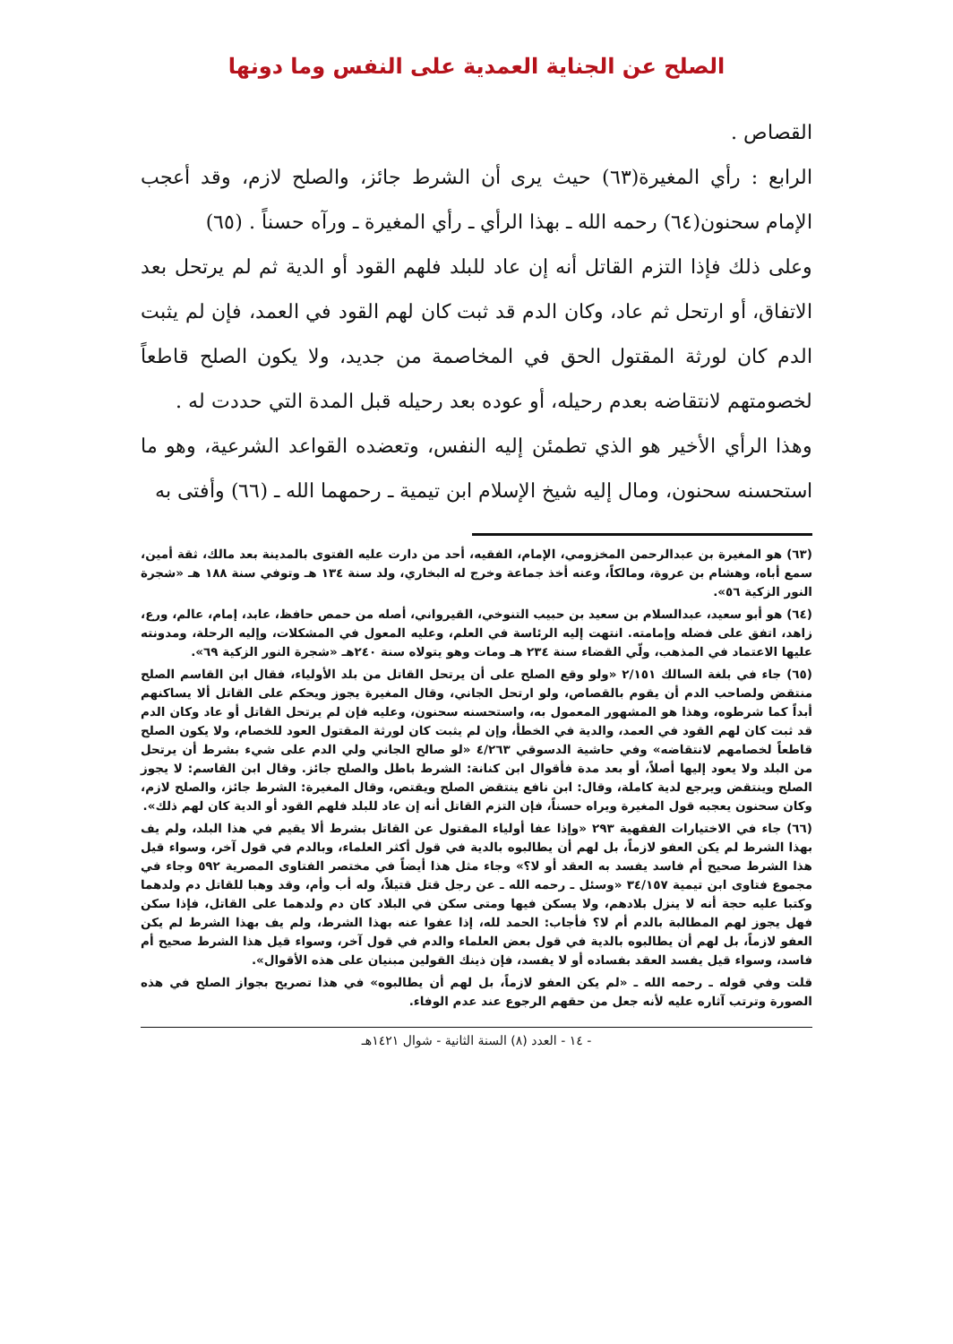الصلح عن الجناية العمدية على النفس وما دونها
القصاص .
الرابع : رأي المغيرة(٦٣) حيث يرى أن الشرط جائز، والصلح لازم، وقد أعجب الإمام سحنون(٦٤) رحمه الله ـ بهذا الرأي ـ رأي المغيرة ـ ورآه حسناً . (٦٥)
وعلى ذلك فإذا التزم القاتل أنه إن عاد للبلد فلهم القود أو الدية ثم لم يرتحل بعد الاتفاق، أو ارتحل ثم عاد، وكان الدم قد ثبت كان لهم القود في العمد، فإن لم يثبت الدم كان لورثة المقتول الحق في المخاصمة من جديد، ولا يكون الصلح قاطعاً لخصومتهم لانتقاضه بعدم رحيله، أو عوده بعد رحيله قبل المدة التي حددت له .
وهذا الرأي الأخير هو الذي تطمئن إليه النفس، وتعضده القواعد الشرعية، وهو ما استحسنه سحنون، ومال إليه شيخ الإسلام ابن تيمية ـ رحمهما الله ـ (٦٦) وأفتى به
(٦٣) هو المغيرة بن عبدالرحمن المخزومي، الإمام، الفقيه، أحد من دارت عليه الفتوى بالمدينة بعد مالك، ثقة أمين، سمع أباه، وهشام بن عروة، ومالكاً، وعنه أخذ جماعة وخرج له البخاري، ولد سنة ١٣٤ هـ وتوفي سنة ١٨٨ هـ «شجرة النور الزكية ٥٦».
(٦٤) هو أبو سعيد، عبدالسلام بن سعيد بن حبيب التنوخي، القيرواني، أصله من حمص حافظ، عابد، إمام، عالم، ورع، زاهد، اتفق على فضله وإمامته. انتهت إليه الرئاسة في العلم، وعليه المعول في المشكلات، وإليه الرحلة، ومدونته عليها الاعتماد في المذهب، ولّي القضاء سنة ٢٣٤ هـ ومات وهو يتولاه سنة ٢٤٠هـ «شجرة النور الزكية ٦٩».
(٦٥) جاء في بلغة السالك ٢/١٥١ «ولو وقع الصلح على أن يرتحل القاتل من بلد الأولياء، فقال ابن القاسم الصلح منتقض ولصاحب الدم أن يقوم بالقصاص، ولو ارتحل الجاني، وقال المغيرة يجوز ويحكم على القاتل ألا يساكنهم أبداً كما شرطوه، وهذا هو المشهور المعمول به، واستحسنه سحنون، وعليه فإن لم يرتحل القاتل أو عاد وكان الدم قد ثبت كان لهم القود في العمد، والدية في الخطأ، وإن لم يثبت كان لورثة المقتول العود للخصام، ولا يكون الصلح قاطعاً لخصامهم لانتقاضه» وفي حاشية الدسوقي ٤/٢٦٣ «لو صالح الجاني ولي الدم على شيء بشرط أن يرتحل من البلد ولا يعود إليها أصلاً، أو بعد مدة فأقوال ابن كنانة: الشرط باطل والصلح جائز. وقال ابن القاسم: لا يجوز الصلح وينتقض ويرجع لدية كاملة، وقال: ابن نافع ينتقض الصلح ويقتص، وقال المغيرة: الشرط جائز، والصلح لازم، وكان سحنون يعجبه قول المغيرة ويراه حسناً، فإن التزم القاتل أنه إن عاد للبلد فلهم القود أو الدية كان لهم ذلك».
(٦٦) جاء في الاختيارات الفقهية ٢٩٣ «وإذا عفا أولياء المقتول عن القاتل بشرط ألا يقيم في هذا البلد، ولم يف بهذا الشرط لم يكن العفو لازماً، بل لهم أن يطالبوه بالدية في قول أكثر العلماء، وبالدم في قول آخر، وسواء قيل هذا الشرط صحيح أم فاسد يفسد به العقد أو لا؟» وجاء مثل هذا أيضاً في مختصر الفتاوى المصرية ٥٩٢ وجاء في مجموع فتاوى ابن تيمية ٣٤/١٥٧ «وسئل ـ رحمه الله ـ عن رجل قتل قتيلاً، وله أب وأم، وقد وهبا للقاتل دم ولدهما وكتبا عليه حجة أنه لا ينزل بلادهم، ولا يسكن فيها ومتى سكن في البلاد كان دم ولدهما على القاتل، فإذا سكن فهل يجوز لهم المطالبة بالدم أم لا؟ فأجاب: الحمد لله، إذا عفوا عنه بهذا الشرط، ولم يف بهذا الشرط لم يكن العفو لازماً، بل لهم أن يطالبوه بالدية في قول بعض العلماء والدم في قول آخر، وسواء قيل هذا الشرط صحيح أم فاسد، وسواء قيل يفسد العقد بفساده أو لا يفسد، فإن ذينك القولين مبنيان على هذه الأقوال».
قلت وفي قوله ـ رحمه الله ـ «لم يكن العفو لازماً، بل لهم أن يطالبوه» في هذا تصريح بجواز الصلح في هذه الصورة وترتب آثاره عليه لأنه جعل من حقهم الرجوع عند عدم الوفاء.
- ١٤ - العدد (٨) السنة الثانية - شوال ١٤٢١هـ